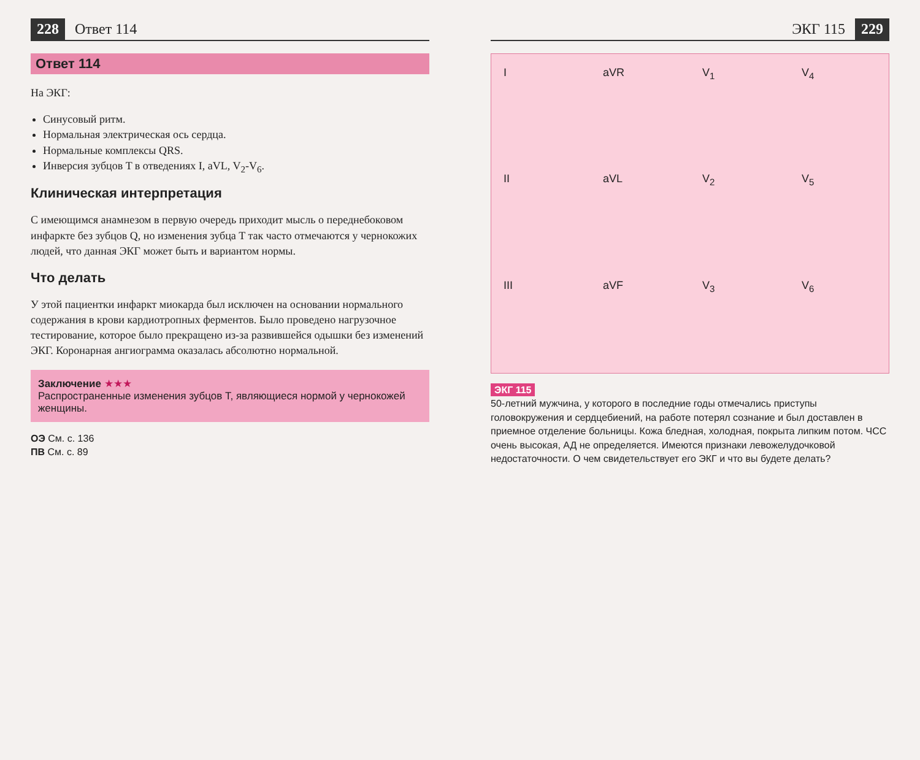228 Ответ 114
Ответ 114
На ЭКГ:
Синусовый ритм.
Нормальная электрическая ось сердца.
Нормальные комплексы QRS.
Инверсия зубцов T в отведениях I, aVL, V<sub>2</sub>-V<sub>6</sub>.
Клиническая интерпретация
С имеющимся анамнезом в первую очередь приходит мысль о переднебоковом инфаркте без зубцов Q, но изменения зубца T так часто отмечаются у чернокожих людей, что данная ЭКГ может быть и вариантом нормы.
Что делать
У этой пациентки инфаркт миокарда был исключен на основании нормального содержания в крови кардиотропных ферментов. Было проведено нагрузочное тестирование, которое было прекращено из-за развившейся одышки без изменений ЭКГ. Коронарная ангиограмма оказалась абсолютно нормальной.
Заключение ★★★
Распространенные изменения зубцов T, являющиеся нормой у чернокожей женщины.
ОЭ См. с. 136
ПВ См. с. 89
ЭКГ 115 229
IaVR V<sub>1</sub> V<sub>4</sub> II aVL V<sub>2</sub> V<sub>5</sub> III aVF V<sub>3</sub> V<sub>6</sub>
ЭКГ 115
50-летний мужчина, у которого в последние годы отмечались приступы головокружения и сердцебиений, на работе потерял сознание и был доставлен в приемное отделение больницы. Кожа бледная, холодная, покрыта липким потом. ЧСС очень высокая, АД не определяется. Имеются признаки левожелудочковой недостаточности. О чем свидетельствует его ЭКГ и что вы будете делать?